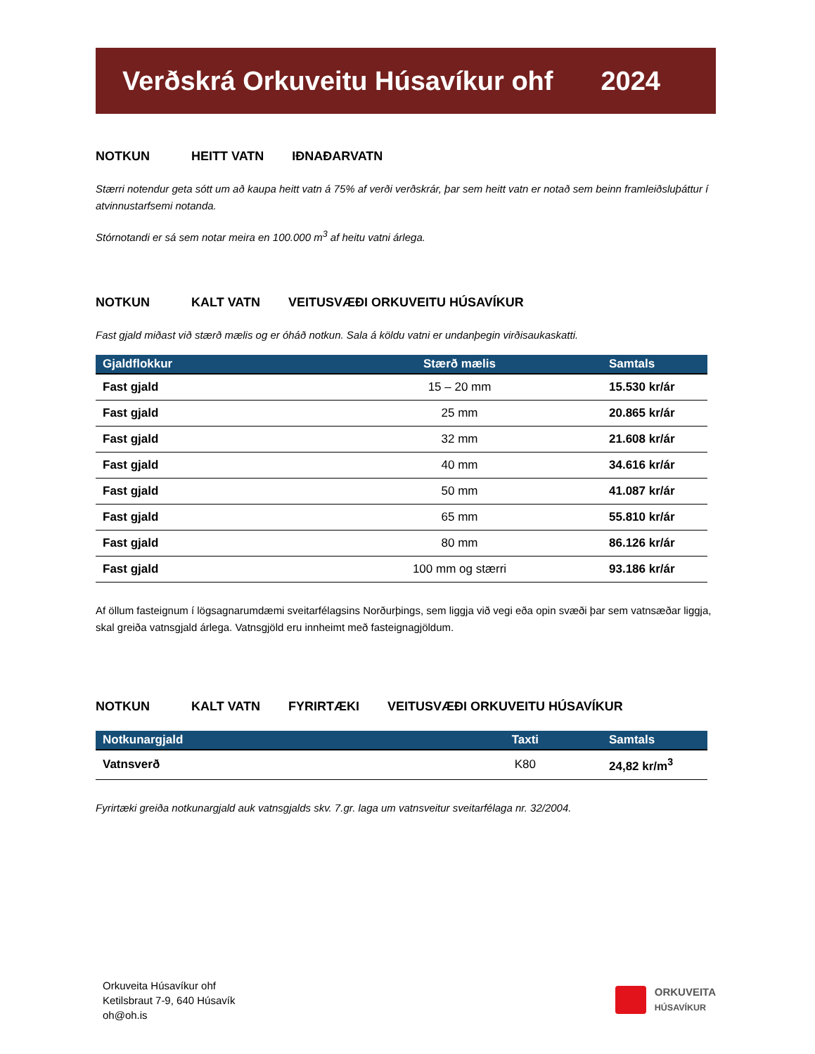Verðskrá Orkuveitu Húsavíkur ohf 2024
NOTKUN HEITT VATN IÐNAÐARVATN
Stærri notendur geta sótt um að kaupa heitt vatn á 75% af verði verðskrár, þar sem heitt vatn er notað sem beinn framleiðsluþáttur í atvinnustarfsemi notanda.
Stórnotandi er sá sem notar meira en 100.000 m<sup>3</sup> af heitu vatni árlega.
NOTKUN KALT VATN VEITUSVÆÐI ORKUVEITU HÚSAVÍKUR
Fast gjald miðast við stærð mælis og er óháð notkun. Sala á köldu vatni er undanþegin virðisaukaskatti.
| Gjaldflokkur | Stærð mælis | Samtals |
| --- | --- | --- |
| Fast gjald | 15 – 20 mm | 15.530 kr/ár |
| Fast gjald | 25 mm | 20.865 kr/ár |
| Fast gjald | 32 mm | 21.608 kr/ár |
| Fast gjald | 40 mm | 34.616 kr/ár |
| Fast gjald | 50 mm | 41.087 kr/ár |
| Fast gjald | 65 mm | 55.810 kr/ár |
| Fast gjald | 80 mm | 86.126 kr/ár |
| Fast gjald | 100 mm og stærri | 93.186 kr/ár |
Af öllum fasteignum í lögsagnarumdæmi sveitarfélagsins Norðurþings, sem liggja við vegi eða opin svæði þar sem vatnsæðar liggja, skal greiða vatnsgjald árlega. Vatnsgjöld eru innheimt með fasteignagjöldum.
NOTKUN KALT VATN FYRIRTÆKI VEITUSVÆÐI ORKUVEITU HÚSAVÍKUR
| Notkunargjald | Taxti | Samtals |
| --- | --- | --- |
| Vatnsverð | K80 | 24,82 kr/m<sup>3</sup> |
Fyrirtæki greiða notkunargjald auk vatnsgjalds skv. 7.gr. laga um vatnsveitur sveitarfélaga nr. 32/2004.
Orkuveita Húsavíkur ohf
Ketilsbraut 7-9, 640 Húsavík
oh@oh.is
ORKUVEITA
HÚSAVÍKUR